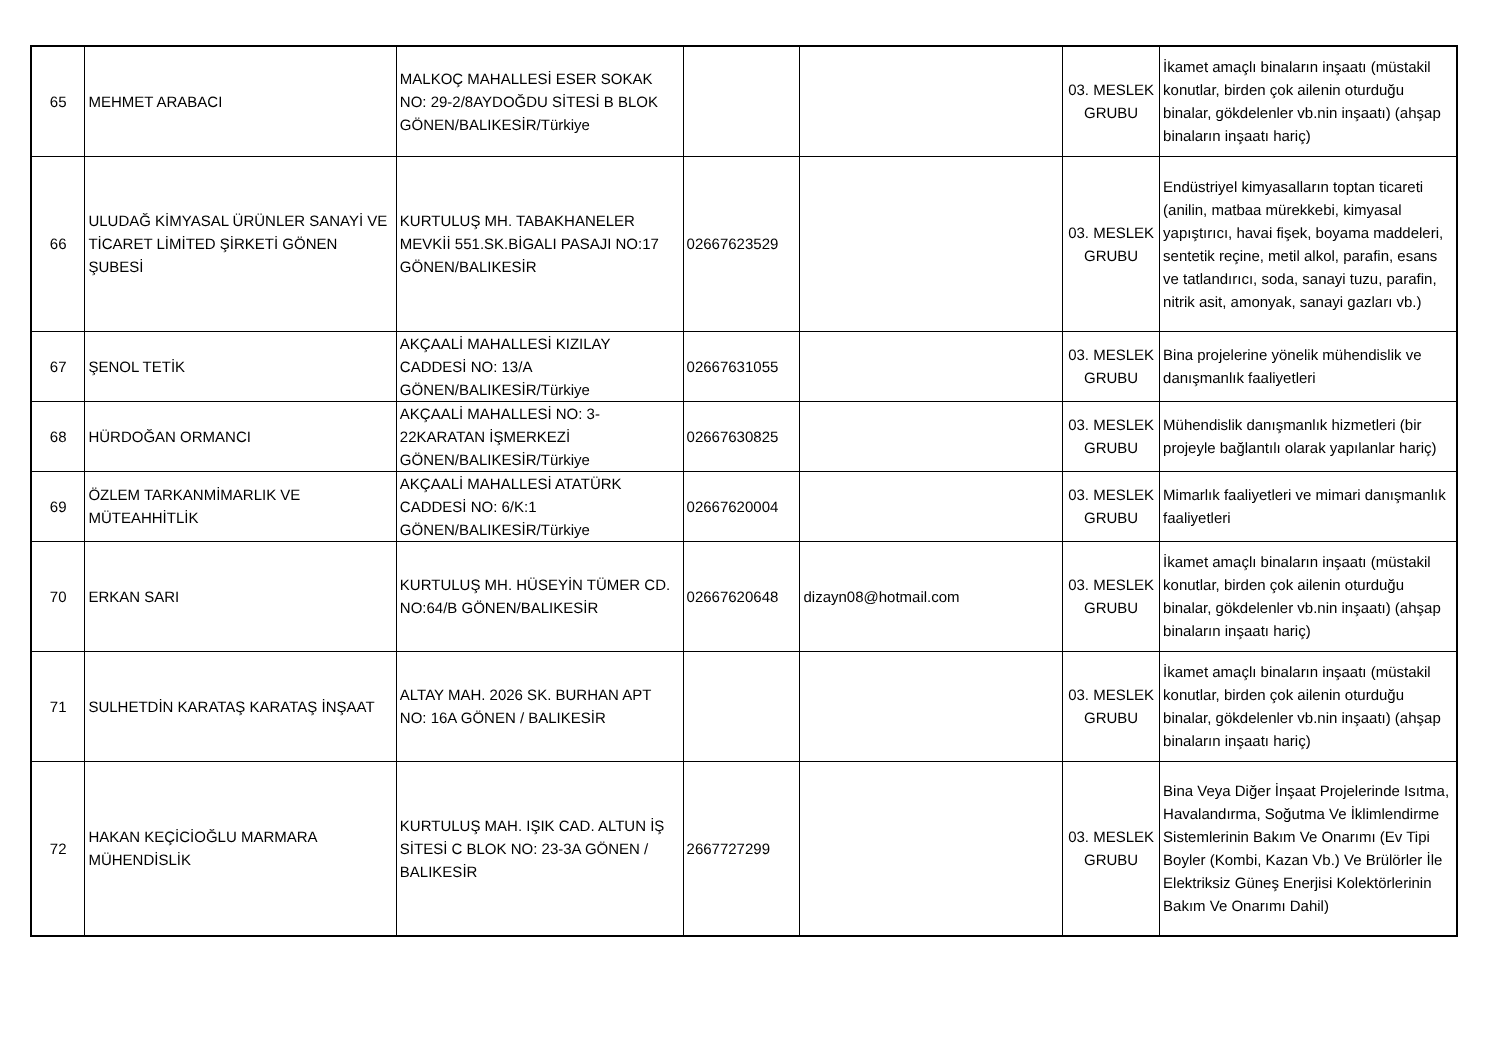| 65 | MEHMET ARABACI | MALKOÇ MAHALLESİ ESER SOKAK NO: 29-2/8AYDOĞDU SİTESİ B BLOK GÖNEN/BALIKESİR/Türkiye | | | 03. MESLEK GRUBU | İkamet amaçlı binaların inşaatı (müstakil konutlar, birden çok ailenin oturduğu binalar, gökdelenler vb.nin inşaatı) (ahşap binaların inşaatı hariç) |
| 66 | ULUDAĞ KİMYASAL ÜRÜNLER SANAYİ VE TİCARET LİMİTED ŞİRKETİ GÖNEN ŞUBESİ | KURTULUŞ MH. TABAKHANELER MEVKİİ 551.SK.BİGALI PASAJI NO:17 GÖNEN/BALIKESİR | 02667623529 | | 03. MESLEK GRUBU | Endüstriyel kimyasalların toptan ticareti (anilin, matbaa mürekkebi, kimyasal yapıştırıcı, havai fişek, boyama maddeleri, sentetik reçine, metil alkol, parafin, esans ve tatlandırıcı, soda, sanayi tuzu, parafin, nitrik asit, amonyak, sanayi gazları vb.) |
| 67 | ŞENOL TETİK | AKÇAALİ MAHALLESİ KIZILAY CADDESİ NO: 13/A GÖNEN/BALIKESİR/Türkiye | 02667631055 | | 03. MESLEK GRUBU | Bina projelerine yönelik mühendislik ve danışmanlık faaliyetleri |
| 68 | HÜRDOĞAN ORMANCI | AKÇAALİ MAHALLESİ NO: 3-22KARATAN İŞMERKEZİ GÖNEN/BALIKESİR/Türkiye | 02667630825 | | 03. MESLEK GRUBU | Mühendislik danışmanlık hizmetleri (bir projeyle bağlantılı olarak yapılanlar hariç) |
| 69 | ÖZLEM TARKANMİMARLIK VE MÜTEAHHİTLİK | AKÇAALİ MAHALLESİ ATATÜRK CADDESİ NO: 6/K:1 GÖNEN/BALIKESİR/Türkiye | 02667620004 | | 03. MESLEK GRUBU | Mimarlık faaliyetleri ve mimari danışmanlık faaliyetleri |
| 70 | ERKAN SARI | KURTULUŞ MH. HÜSEYİN TÜMER CD. NO:64/B GÖNEN/BALIKESİR | 02667620648 | dizayn08@hotmail.com | 03. MESLEK GRUBU | İkamet amaçlı binaların inşaatı (müstakil konutlar, birden çok ailenin oturduğu binalar, gökdelenler vb.nin inşaatı) (ahşap binaların inşaatı hariç) |
| 71 | SULHETDİN KARATAŞ KARATAŞ İNŞAAT | ALTAY MAH. 2026 SK. BURHAN APT NO: 16A GÖNEN / BALIKESİR | | | 03. MESLEK GRUBU | İkamet amaçlı binaların inşaatı (müstakil konutlar, birden çok ailenin oturduğu binalar, gökdelenler vb.nin inşaatı) (ahşap binaların inşaatı hariç) |
| 72 | HAKAN KEÇİCİOĞLU MARMARA MÜHENDİSLİK | KURTULUŞ MAH. IŞIK CAD. ALTUN İŞ SİTESİ C BLOK NO: 23-3A GÖNEN / BALIKESİR | 2667727299 | | 03. MESLEK GRUBU | Bina Veya Diğer İnşaat Projelerinde Isıtma, Havalandırma, Soğutma Ve İklimlendirme Sistemlerinin Bakım Ve Onarımı (Ev Tipi Boyler (Kombi, Kazan Vb.) Ve Brülörler İle Elektriksiz Güneş Enerjisi Kolektörlerinin Bakım Ve Onarımı Dahil) |